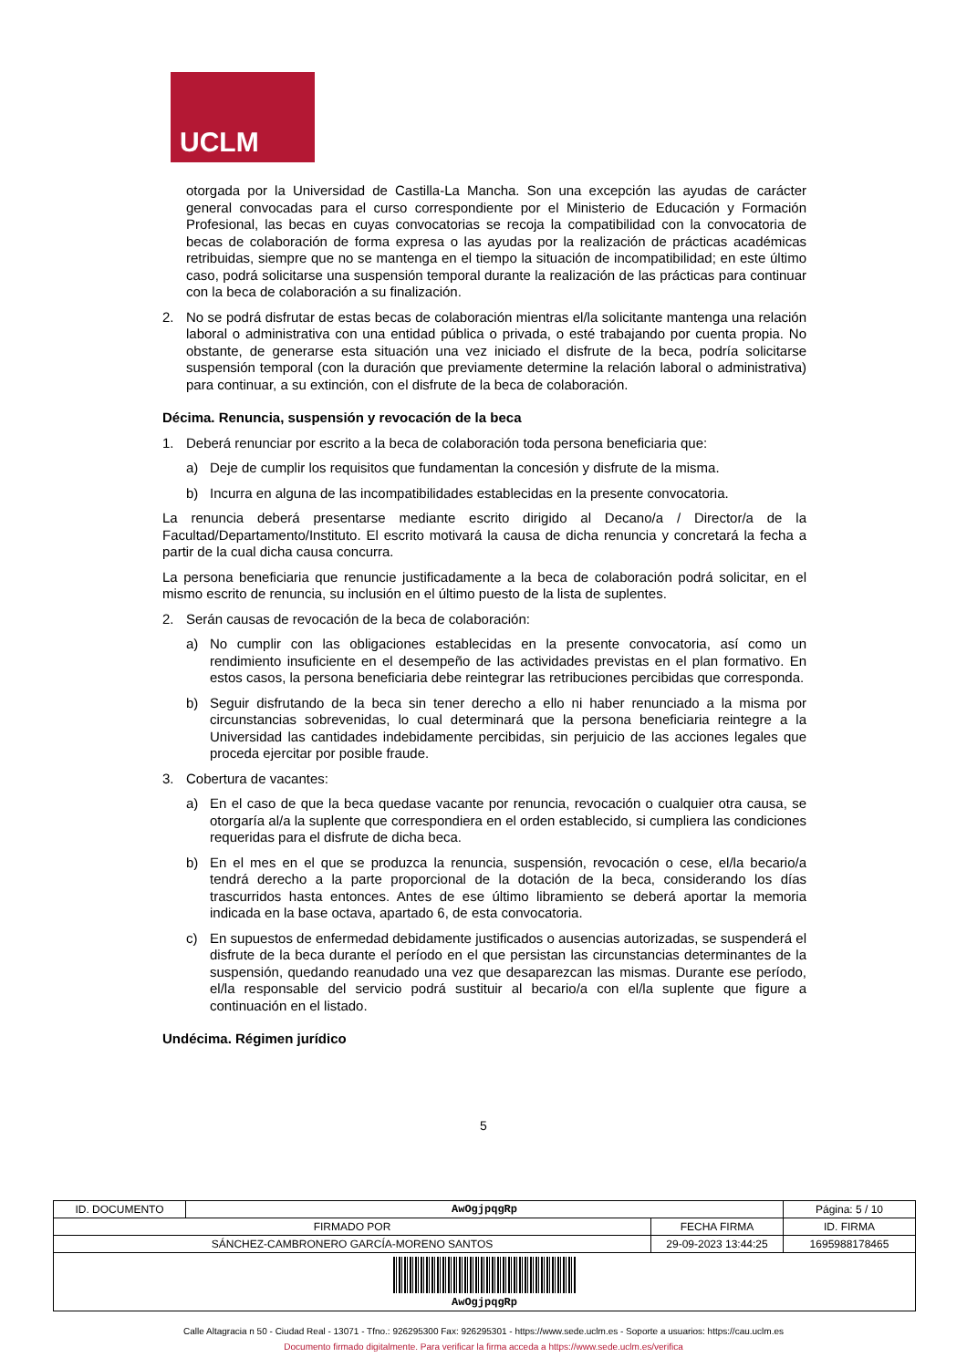UCLM
otorgada por la Universidad de Castilla-La Mancha. Son una excepción las ayudas de carácter general convocadas para el curso correspondiente por el Ministerio de Educación y Formación Profesional, las becas en cuyas convocatorias se recoja la compatibilidad con la convocatoria de becas de colaboración de forma expresa o las ayudas por la realización de prácticas académicas retribuidas, siempre que no se mantenga en el tiempo la situación de incompatibilidad; en este último caso, podrá solicitarse una suspensión temporal durante la realización de las prácticas para continuar con la beca de colaboración a su finalización.
2. No se podrá disfrutar de estas becas de colaboración mientras el/la solicitante mantenga una relación laboral o administrativa con una entidad pública o privada, o esté trabajando por cuenta propia. No obstante, de generarse esta situación una vez iniciado el disfrute de la beca, podría solicitarse suspensión temporal (con la duración que previamente determine la relación laboral o administrativa) para continuar, a su extinción, con el disfrute de la beca de colaboración.
Décima. Renuncia, suspensión y revocación de la beca
1. Deberá renunciar por escrito a la beca de colaboración toda persona beneficiaria que:
a) Deje de cumplir los requisitos que fundamentan la concesión y disfrute de la misma.
b) Incurra en alguna de las incompatibilidades establecidas en la presente convocatoria.
La renuncia deberá presentarse mediante escrito dirigido al Decano/a / Director/a de la Facultad/Departamento/Instituto. El escrito motivará la causa de dicha renuncia y concretará la fecha a partir de la cual dicha causa concurra.
La persona beneficiaria que renuncie justificadamente a la beca de colaboración podrá solicitar, en el mismo escrito de renuncia, su inclusión en el último puesto de la lista de suplentes.
2. Serán causas de revocación de la beca de colaboración:
a) No cumplir con las obligaciones establecidas en la presente convocatoria, así como un rendimiento insuficiente en el desempeño de las actividades previstas en el plan formativo. En estos casos, la persona beneficiaria debe reintegrar las retribuciones percibidas que corresponda.
b) Seguir disfrutando de la beca sin tener derecho a ello ni haber renunciado a la misma por circunstancias sobrevenidas, lo cual determinará que la persona beneficiaria reintegre a la Universidad las cantidades indebidamente percibidas, sin perjuicio de las acciones legales que proceda ejercitar por posible fraude.
3. Cobertura de vacantes:
a) En el caso de que la beca quedase vacante por renuncia, revocación o cualquier otra causa, se otorgaría al/a la suplente que correspondiera en el orden establecido, si cumpliera las condiciones requeridas para el disfrute de dicha beca.
b) En el mes en el que se produzca la renuncia, suspensión, revocación o cese, el/la becario/a tendrá derecho a la parte proporcional de la dotación de la beca, considerando los días trascurridos hasta entonces. Antes de ese último libramiento se deberá aportar la memoria indicada en la base octava, apartado 6, de esta convocatoria.
c) En supuestos de enfermedad debidamente justificados o ausencias autorizadas, se suspenderá el disfrute de la beca durante el período en el que persistan las circunstancias determinantes de la suspensión, quedando reanudado una vez que desaparezcan las mismas. Durante ese período, el/la responsable del servicio podrá sustituir al becario/a con el/la suplente que figure a continuación en el listado.
Undécima. Régimen jurídico
5
| ID. DOCUMENTO | AwOgjpqgRp | | Página: 5 / 10 |
| FIRMADO POR | | FECHA FIRMA | ID. FIRMA |
| SÁNCHEZ-CAMBRONERO GARCÍA-MORENO SANTOS | | 29-09-2023 13:44:25 | 1695988178465 |
| AwOgjpqgRp | | | |
Calle Altagracia n 50 - Ciudad Real - 13071 - Tfno.: 926295300 Fax: 926295301 - https://www.sede.uclm.es - Soporte a usuarios: https://cau.uclm.es
Documento firmado digitalmente. Para verificar la firma acceda a https://www.sede.uclm.es/verifica